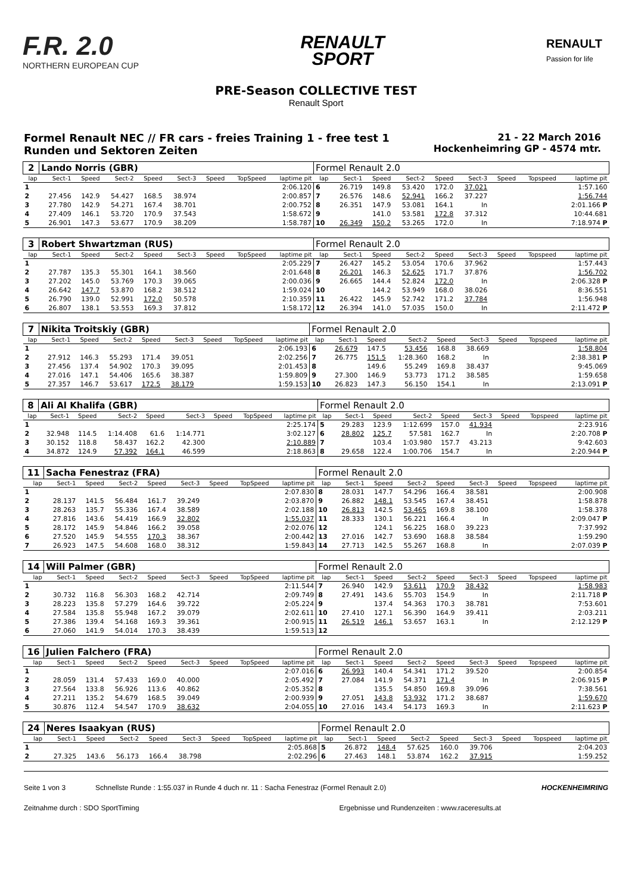F.R. 2.0
NORTHERN EUROPEAN CUP
RENAULT
SPORT
RENAULT
Passion for life
PRE-Season COLLECTIVE TEST
Renault Sport
Formel Renault NEC // FR cars - freies Training 1 - free test 1
Runden und Sektoren Zeiten
21 - 22 March 2016
Hockenheimring GP - 4574 mtr.
| 2 | Lando Norris (GBR) | | | | | | | | Formel Renault 2.0 | | | | | | | | |
| lap | Sect-1 | Speed | Sect-2 | Speed | Sect-3 | Speed | TopSpeed | laptime pit | lap | Sect-1 | Speed | Sect-2 | Speed | Sect-3 | Speed | Topspeed | laptime pit |
| 1 | | | | | | | | 2:06.120 | 6 | 26.719 | 149.8 | 53.420 | 172.0 | 37.021 | | | 1:57.160 |
| 2 | 27.456 | 142.9 | 54.427 | 168.5 | 38.974 | | | 2:00.857 | 7 | 26.576 | 148.6 | 52.941 | 166.2 | 37.227 | | | 1:56.744 |
| 3 | 27.780 | 142.9 | 54.271 | 167.4 | 38.701 | | | 2:00.752 | 8 | 26.351 | 147.9 | 53.081 | 164.1 | In | | | 2:01.166 P |
| 4 | 27.409 | 146.1 | 53.720 | 170.9 | 37.543 | | | 1:58.672 | 9 | | 141.0 | 53.581 | 172.8 | 37.312 | | | 10:44.681 |
| 5 | 26.901 | 147.3 | 53.677 | 170.9 | 38.209 | | | 1:58.787 | 10 | 26.349 | 150.2 | 53.265 | 172.0 | In | | | 7:18.974 P |
| 3 | Robert Shwartzman (RUS) | | | | | | | | Formel Renault 2.0 | | | | | | | | |
| lap | Sect-1 | Speed | Sect-2 | Speed | Sect-3 | Speed | TopSpeed | laptime pit | lap | Sect-1 | Speed | Sect-2 | Speed | Sect-3 | Speed | Topspeed | laptime pit |
| 1 | | | | | | | | 2:05.229 | 7 | 26.427 | 145.2 | 53.054 | 170.6 | 37.962 | | | 1:57.443 |
| 2 | 27.787 | 135.3 | 55.301 | 164.1 | 38.560 | | | 2:01.648 | 8 | 26.201 | 146.3 | 52.625 | 171.7 | 37.876 | | | 1:56.702 |
| 3 | 27.202 | 145.0 | 53.769 | 170.3 | 39.065 | | | 2:00.036 | 9 | 26.665 | 144.4 | 52.824 | 172.0 | In | | | 2:06.328 P |
| 4 | 26.642 | 147.7 | 53.870 | 168.2 | 38.512 | | | 1:59.024 | 10 | | 144.2 | 53.949 | 168.0 | 38.026 | | | 8:36.551 |
| 5 | 26.790 | 139.0 | 52.991 | 172.0 | 50.578 | | | 2:10.359 | 11 | 26.422 | 145.9 | 52.742 | 171.2 | 37.784 | | | 1:56.948 |
| 6 | 26.807 | 138.1 | 53.553 | 169.3 | 37.812 | | | 1:58.172 | 12 | 26.394 | 141.0 | 57.035 | 150.0 | In | | | 2:11.472 P |
| 7 | Nikita Troitskiy (GBR) | | | | | | | | Formel Renault 2.0 | | | | | | | | |
| lap | Sect-1 | Speed | Sect-2 | Speed | Sect-3 | Speed | TopSpeed | laptime pit | lap | Sect-1 | Speed | Sect-2 | Speed | Sect-3 | Speed | Topspeed | laptime pit |
| 1 | | | | | | | | 2:06.193 | 6 | 26.679 | 147.5 | 53.456 | 168.8 | 38.669 | | | 1:58.804 |
| 2 | 27.912 | 146.3 | 55.293 | 171.4 | 39.051 | | | 2:02.256 | 7 | 26.775 | 151.5 | 1:28.360 | 168.2 | In | | | 2:38.381 P |
| 3 | 27.456 | 137.4 | 54.902 | 170.3 | 39.095 | | | 2:01.453 | 8 | | 149.6 | 55.249 | 169.8 | 38.437 | | | 9:45.069 |
| 4 | 27.016 | 147.1 | 54.406 | 165.6 | 38.387 | | | 1:59.809 | 9 | 27.300 | 146.9 | 53.773 | 171.2 | 38.585 | | | 1:59.658 |
| 5 | 27.357 | 146.7 | 53.617 | 172.5 | 38.179 | | | 1:59.153 | 10 | 26.823 | 147.3 | 56.150 | 154.1 | In | | | 2:13.091 P |
| 8 | Ali Al Khalifa (GBR) | | | | | | | | Formel Renault 2.0 | | | | | | | | |
| lap | Sect-1 | Speed | Sect-2 | Speed | Sect-3 | Speed | TopSpeed | laptime pit | lap | Sect-1 | Speed | Sect-2 | Speed | Sect-3 | Speed | Topspeed | laptime pit |
| 1 | | | | | | | | 2:25.174 | 5 | 29.283 | 123.9 | 1:12.699 | 157.0 | 41.934 | | | 2:23.916 |
| 2 | 32.948 | 114.5 | 1:14.408 | 61.6 | 1:14.771 | | | 3:02.127 | 6 | 28.802 | 125.7 | 57.581 | 162.7 | In | | | 2:20.708 P |
| 3 | 30.152 | 118.8 | 58.437 | 162.2 | 42.300 | | | 2:10.889 | 7 | | 103.4 | 1:03.980 | 157.7 | 43.213 | | | 9:42.603 |
| 4 | 34.872 | 124.9 | 57.392 | 164.1 | 46.599 | | | 2:18.863 | 8 | 29.658 | 122.4 | 1:00.706 | 154.7 | In | | | 2:20.944 P |
| 11 | Sacha Fenestraz (FRA) | | | | | | | | Formel Renault 2.0 | | | | | | | | |
| lap | Sect-1 | Speed | Sect-2 | Speed | Sect-3 | Speed | TopSpeed | laptime pit | lap | Sect-1 | Speed | Sect-2 | Speed | Sect-3 | Speed | Topspeed | laptime pit |
| 1 | | | | | | | | 2:07.830 | 8 | 28.031 | 147.7 | 54.296 | 166.4 | 38.581 | | | 2:00.908 |
| 2 | 28.137 | 141.5 | 56.484 | 161.7 | 39.249 | | | 2:03.870 | 9 | 26.882 | 148.1 | 53.545 | 167.4 | 38.451 | | | 1:58.878 |
| 3 | 28.263 | 135.7 | 55.336 | 167.4 | 38.589 | | | 2:02.188 | 10 | 26.813 | 142.5 | 53.465 | 169.8 | 38.100 | | | 1:58.378 |
| 4 | 27.816 | 143.6 | 54.419 | 166.9 | 32.802 | | | 1:55.037 | 11 | 28.333 | 130.1 | 56.221 | 166.4 | In | | | 2:09.047 P |
| 5 | 28.172 | 145.9 | 54.846 | 166.2 | 39.058 | | | 2:02.076 | 12 | | 124.1 | 56.225 | 168.0 | 39.223 | | | 7:37.992 |
| 6 | 27.520 | 145.9 | 54.555 | 170.3 | 38.367 | | | 2:00.442 | 13 | 27.016 | 142.7 | 53.690 | 168.8 | 38.584 | | | 1:59.290 |
| 7 | 26.923 | 147.5 | 54.608 | 168.0 | 38.312 | | | 1:59.843 | 14 | 27.713 | 142.5 | 55.267 | 168.8 | In | | | 2:07.039 P |
| 14 | Will Palmer (GBR) | | | | | | | | Formel Renault 2.0 | | | | | | | | |
| lap | Sect-1 | Speed | Sect-2 | Speed | Sect-3 | Speed | TopSpeed | laptime pit | lap | Sect-1 | Speed | Sect-2 | Speed | Sect-3 | Speed | Topspeed | laptime pit |
| 1 | | | | | | | | 2:11.544 | 7 | 26.940 | 142.9 | 53.611 | 170.9 | 38.432 | | | 1:58.983 |
| 2 | 30.732 | 116.8 | 56.303 | 168.2 | 42.714 | | | 2:09.749 | 8 | 27.491 | 143.6 | 55.703 | 154.9 | In | | | 2:11.718 P |
| 3 | 28.223 | 135.8 | 57.279 | 164.6 | 39.722 | | | 2:05.224 | 9 | | 137.4 | 54.363 | 170.3 | 38.781 | | | 7:53.601 |
| 4 | 27.584 | 135.8 | 55.948 | 167.2 | 39.079 | | | 2:02.611 | 10 | 27.410 | 127.1 | 56.390 | 164.9 | 39.411 | | | 2:03.211 |
| 5 | 27.386 | 139.4 | 54.168 | 169.3 | 39.361 | | | 2:00.915 | 11 | 26.519 | 146.1 | 53.657 | 163.1 | In | | | 2:12.129 P |
| 6 | 27.060 | 141.9 | 54.014 | 170.3 | 38.439 | | | 1:59.513 | 12 | | | | | | | | |
| 16 | Julien Falchero (FRA) | | | | | | | | Formel Renault 2.0 | | | | | | | | |
| lap | Sect-1 | Speed | Sect-2 | Speed | Sect-3 | Speed | TopSpeed | laptime pit | lap | Sect-1 | Speed | Sect-2 | Speed | Sect-3 | Speed | Topspeed | laptime pit |
| 1 | | | | | | | | 2:07.016 | 6 | 26.993 | 140.4 | 54.341 | 171.2 | 39.520 | | | 2:00.854 |
| 2 | 28.059 | 131.4 | 57.433 | 169.0 | 40.000 | | | 2:05.492 | 7 | 27.084 | 141.9 | 54.371 | 171.4 | In | | | 2:06.915 P |
| 3 | 27.564 | 133.8 | 56.926 | 113.6 | 40.862 | | | 2:05.352 | 8 | | 135.5 | 54.850 | 169.8 | 39.096 | | | 7:38.561 |
| 4 | 27.211 | 135.2 | 54.679 | 168.5 | 39.049 | | | 2:00.939 | 9 | 27.051 | 143.8 | 53.932 | 171.2 | 38.687 | | | 1:59.670 |
| 5 | 30.876 | 112.4 | 54.547 | 170.9 | 38.632 | | | 2:04.055 | 10 | 27.016 | 143.4 | 54.173 | 169.3 | In | | | 2:11.623 P |
| 24 | Neres Isaakyan (RUS) | | | | | | | | Formel Renault 2.0 | | | | | | | | |
| lap | Sect-1 | Speed | Sect-2 | Speed | Sect-3 | Speed | TopSpeed | laptime pit | lap | Sect-1 | Speed | Sect-2 | Speed | Sect-3 | Speed | Topspeed | laptime pit |
| 1 | | | | | | | | 2:05.868 | 5 | 26.872 | 148.4 | 57.625 | 160.0 | 39.706 | | | 2:04.203 |
| 2 | 27.325 | 143.6 | 56.173 | 166.4 | 38.798 | | | 2:02.296 | 6 | 27.463 | 148.1 | 53.874 | 162.2 | 37.915 | | | 1:59.252 |
Seite 1 von 3 Schnellste Runde : 1:55.037 in Runde 4 duch nr. 11 : Sacha Fenestraz (Formel Renault 2.0) HOCKENHEIMRING
Zeitnahme durch : SDO SportTiming Ergebnisse und Rundenzeiten : www.raceresults.at